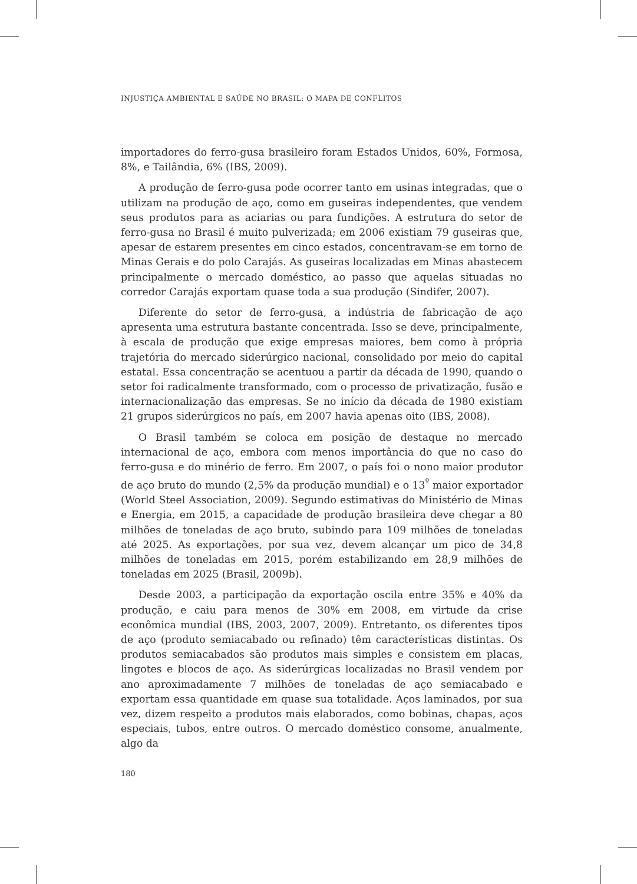INJUSTIÇA AMBIENTAL E SAÚDE NO BRASIL: O MAPA DE CONFLITOS
importadores do ferro-gusa brasileiro foram Estados Unidos, 60%, Formosa, 8%, e Tailândia, 6% (IBS, 2009).
A produção de ferro-gusa pode ocorrer tanto em usinas integradas, que o utilizam na produção de aço, como em guseiras independentes, que vendem seus produtos para as aciarias ou para fundições. A estrutura do setor de ferro-gusa no Brasil é muito pulverizada; em 2006 existiam 79 guseiras que, apesar de estarem presentes em cinco estados, concentravam-se em torno de Minas Gerais e do polo Carajás. As guseiras localizadas em Minas abastecem principalmente o mercado doméstico, ao passo que aquelas situadas no corredor Carajás exportam quase toda a sua produção (Sindifer, 2007).
Diferente do setor de ferro-gusa, a indústria de fabricação de aço apresenta uma estrutura bastante concentrada. Isso se deve, principalmente, à escala de produção que exige empresas maiores, bem como à própria trajetória do mercado siderúrgico nacional, consolidado por meio do capital estatal. Essa concentração se acentuou a partir da década de 1990, quando o setor foi radicalmente transformado, com o processo de privatização, fusão e internacionalização das empresas. Se no início da década de 1980 existiam 21 grupos siderúrgicos no país, em 2007 havia apenas oito (IBS, 2008).
O Brasil também se coloca em posição de destaque no mercado internacional de aço, embora com menos importância do que no caso do ferro-gusa e do minério de ferro. Em 2007, o país foi o nono maior produtor de aço bruto do mundo (2,5% da produção mundial) e o 13<sup>º</sup> maior exportador (World Steel Association, 2009). Segundo estimativas do Ministério de Minas e Energia, em 2015, a capacidade de produção brasileira deve chegar a 80 milhões de toneladas de aço bruto, subindo para 109 milhões de toneladas até 2025. As exportações, por sua vez, devem alcançar um pico de 34,8 milhões de toneladas em 2015, porém estabilizando em 28,9 milhões de toneladas em 2025 (Brasil, 2009b).
Desde 2003, a participação da exportação oscila entre 35% e 40% da produção, e caiu para menos de 30% em 2008, em virtude da crise econômica mundial (IBS, 2003, 2007, 2009). Entretanto, os diferentes tipos de aço (produto semiacabado ou refinado) têm características distintas. Os produtos semiacabados são produtos mais simples e consistem em placas, lingotes e blocos de aço. As siderúrgicas localizadas no Brasil vendem por ano aproximadamente 7 milhões de toneladas de aço semiacabado e exportam essa quantidade em quase sua totalidade. Aços laminados, por sua vez, dizem respeito a produtos mais elaborados, como bobinas, chapas, aços especiais, tubos, entre outros. O mercado doméstico consome, anualmente, algo da
180